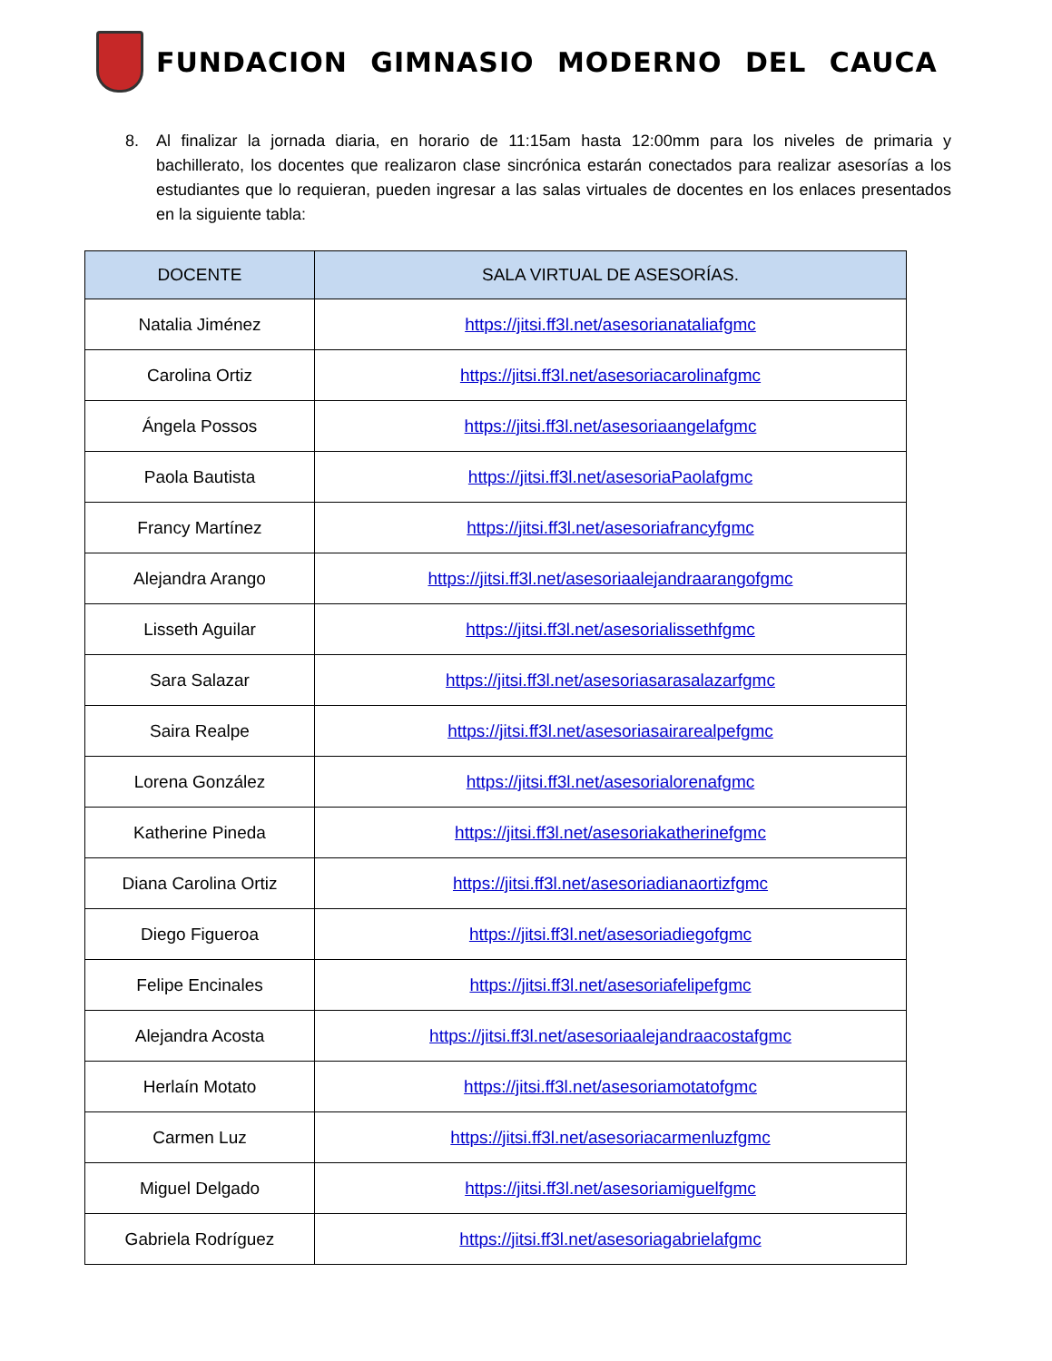FUNDACION GIMNASIO MODERNO DEL CAUCA
8. Al finalizar la jornada diaria, en horario de 11:15am hasta 12:00mm para los niveles de primaria y bachillerato, los docentes que realizaron clase sincrónica estarán conectados para realizar asesorías a los estudiantes que lo requieran, pueden ingresar a las salas virtuales de docentes en los enlaces presentados en la siguiente tabla:
| DOCENTE | SALA VIRTUAL DE ASESORÍAS. |
| --- | --- |
| Natalia Jiménez | https://jitsi.ff3l.net/asesorianataliafgmc |
| Carolina Ortiz | https://jitsi.ff3l.net/asesoriacarolinafgmc |
| Ángela Possos | https://jitsi.ff3l.net/asesoriaangelafgmc |
| Paola Bautista | https://jitsi.ff3l.net/asesoriaPaolafgmc |
| Francy Martínez | https://jitsi.ff3l.net/asesoriafrancyfgmc |
| Alejandra Arango | https://jitsi.ff3l.net/asesoriaalejandraarangofgmc |
| Lisseth Aguilar | https://jitsi.ff3l.net/asesorialissethfgmc |
| Sara Salazar | https://jitsi.ff3l.net/asesoriasarasalazarfgmc |
| Saira Realpe | https://jitsi.ff3l.net/asesoriasairarealpefgmc |
| Lorena González | https://jitsi.ff3l.net/asesorialorenafgmc |
| Katherine Pineda | https://jitsi.ff3l.net/asesoriakatherinefgmc |
| Diana Carolina Ortiz | https://jitsi.ff3l.net/asesoriadianaortizfgmc |
| Diego Figueroa | https://jitsi.ff3l.net/asesoriadiegofgmc |
| Felipe Encinales | https://jitsi.ff3l.net/asesoriafelipefgmc |
| Alejandra Acosta | https://jitsi.ff3l.net/asesoriaalejandraacostafgmc |
| Herlaín Motato | https://jitsi.ff3l.net/asesoriamotatofgmc |
| Carmen Luz | https://jitsi.ff3l.net/asesoriacarmenluzfgmc |
| Miguel Delgado | https://jitsi.ff3l.net/asesoriamiguelfgmc |
| Gabriela Rodríguez | https://jitsi.ff3l.net/asesoriagabrielafgmc |